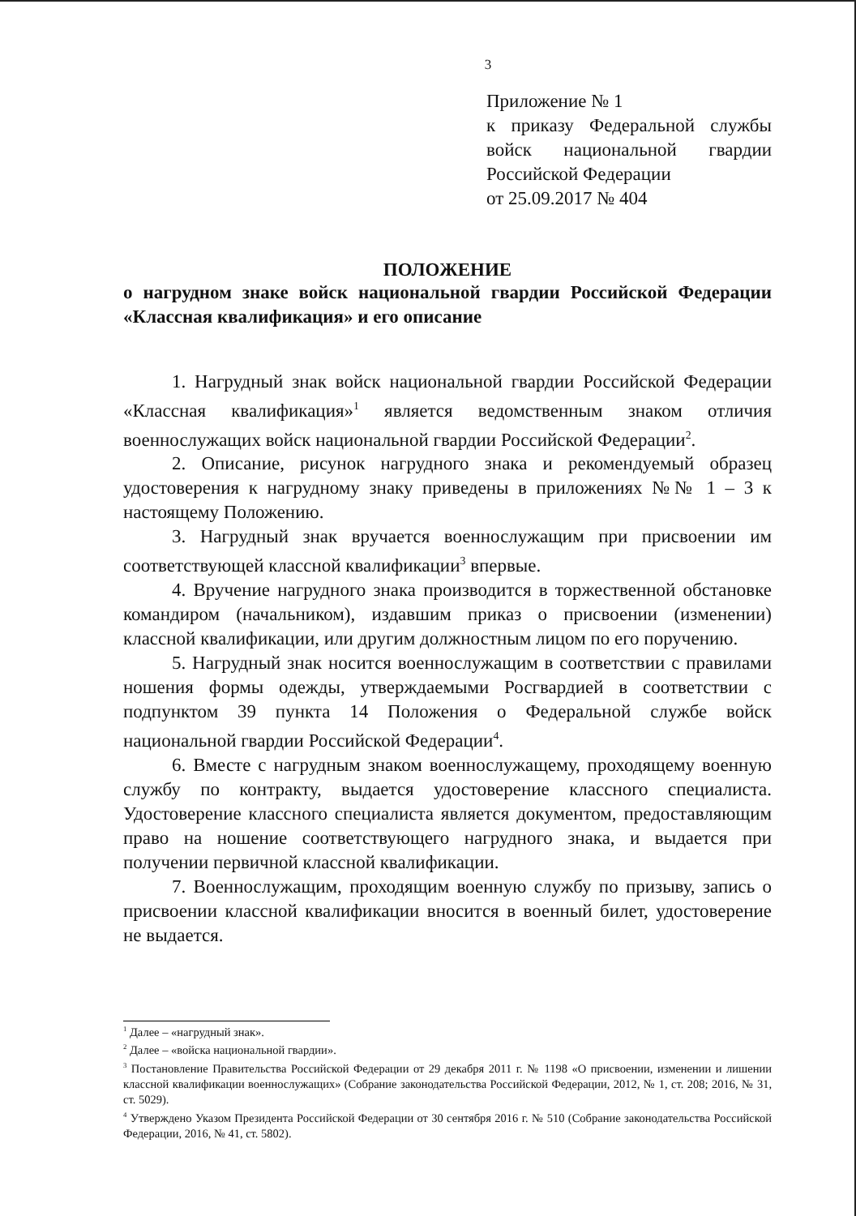3
Приложение № 1
к приказу Федеральной службы войск национальной гвардии Российской Федерации
от 25.09.2017 № 404
ПОЛОЖЕНИЕ
о нагрудном знаке войск национальной гвардии Российской Федерации «Классная квалификация» и его описание
1. Нагрудный знак войск национальной гвардии Российской Федерации «Классная квалификация»<sup>1</sup> является ведомственным знаком отличия военнослужащих войск национальной гвардии Российской Федерации<sup>2</sup>.
2. Описание, рисунок нагрудного знака и рекомендуемый образец удостоверения к нагрудному знаку приведены в приложениях №№ 1 – 3 к настоящему Положению.
3. Нагрудный знак вручается военнослужащим при присвоении им соответствующей классной квалификации<sup>3</sup> впервые.
4. Вручение нагрудного знака производится в торжественной обстановке командиром (начальником), издавшим приказ о присвоении (изменении) классной квалификации, или другим должностным лицом по его поручению.
5. Нагрудный знак носится военнослужащим в соответствии с правилами ношения формы одежды, утверждаемыми Росгвардией в соответствии с подпунктом 39 пункта 14 Положения о Федеральной службе войск национальной гвардии Российской Федерации<sup>4</sup>.
6. Вместе с нагрудным знаком военнослужащему, проходящему военную службу по контракту, выдается удостоверение классного специалиста. Удостоверение классного специалиста является документом, предоставляющим право на ношение соответствующего нагрудного знака, и выдается при получении первичной классной квалификации.
7. Военнослужащим, проходящим военную службу по призыву, запись о присвоении классной квалификации вносится в военный билет, удостоверение не выдается.
<sup>1</sup> Далее – «нагрудный знак».
<sup>2</sup> Далее – «войска национальной гвардии».
<sup>3</sup> Постановление Правительства Российской Федерации от 29 декабря 2011 г. № 1198 «О присвоении, изменении и лишении классной квалификации военнослужащих» (Собрание законодательства Российской Федерации, 2012, № 1, ст. 208; 2016, № 31, ст. 5029).
<sup>4</sup> Утверждено Указом Президента Российской Федерации от 30 сентября 2016 г. № 510 (Собрание законодательства Российской Федерации, 2016, № 41, ст. 5802).